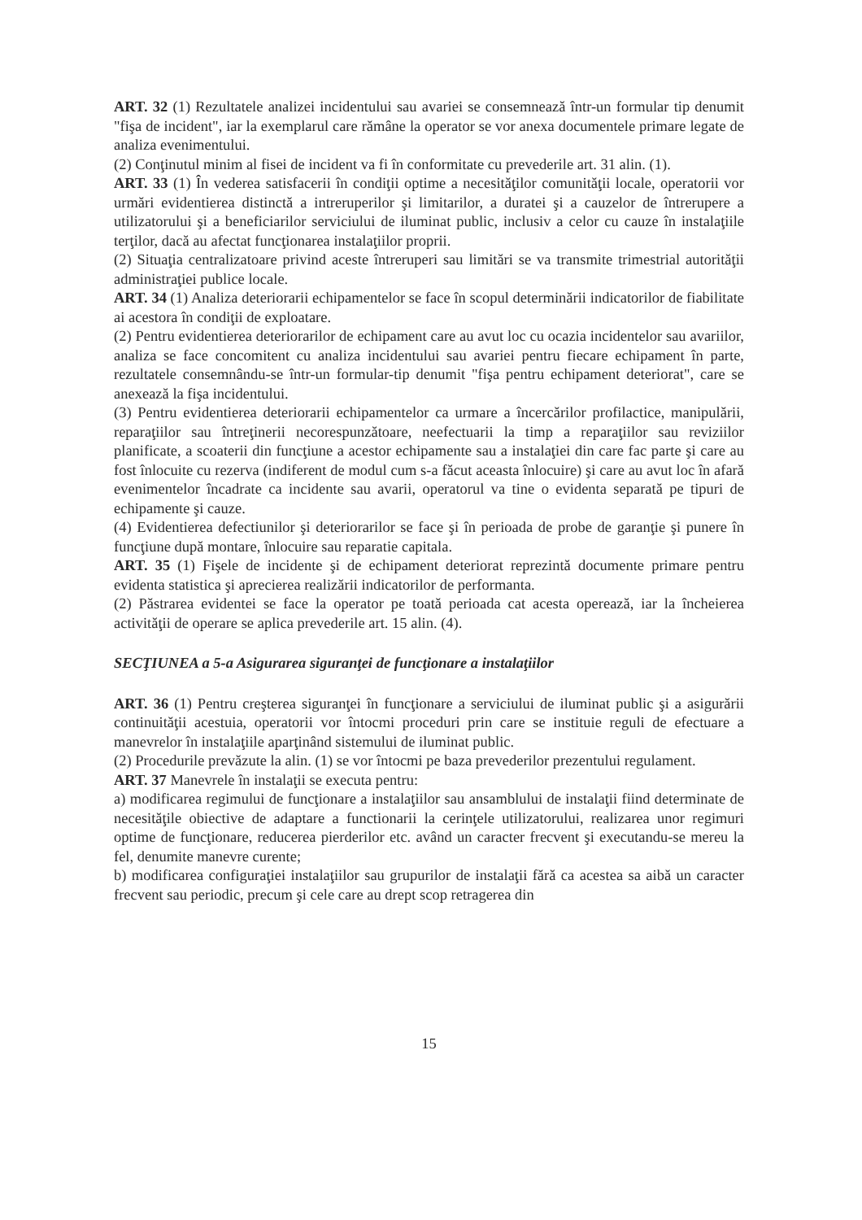ART. 32 (1) Rezultatele analizei incidentului sau avariei se consemnează într-un formular tip denumit "fişa de incident", iar la exemplarul care rămâne la operator se vor anexa documentele primare legate de analiza evenimentului.
(2) Conţinutul minim al fisei de incident va fi în conformitate cu prevederile art. 31 alin. (1).
ART. 33 (1) În vederea satisfacerii în condiţii optime a necesităţilor comunităţii locale, operatorii vor urmări evidentierea distinctă a intreruperilor şi limitarilor, a duratei şi a cauzelor de întrerupere a utilizatorului şi a beneficiarilor serviciului de iluminat public, inclusiv a celor cu cauze în instalaţiile terţilor, dacă au afectat funcţionarea instalaţiilor proprii.
(2) Situaţia centralizatoare privind aceste întreruperi sau limitări se va transmite trimestrial autorităţii administraţiei publice locale.
ART. 34 (1) Analiza deteriorarii echipamentelor se face în scopul determinării indicatorilor de fiabilitate ai acestora în condiţii de exploatare.
(2) Pentru evidentierea deteriorarilor de echipament care au avut loc cu ocazia incidentelor sau avariilor, analiza se face concomitent cu analiza incidentului sau avariei pentru fiecare echipament în parte, rezultatele consemnându-se într-un formular-tip denumit "fişa pentru echipament deteriorat", care se anexează la fişa incidentului.
(3) Pentru evidentierea deteriorarii echipamentelor ca urmare a încercărilor profilactice, manipulării, reparaţiilor sau întreţinerii necorespunzătoare, neefectuarii la timp a reparaţiilor sau reviziilor planificate, a scoaterii din funcţiune a acestor echipamente sau a instalaţiei din care fac parte şi care au fost înlocuite cu rezerva (indiferent de modul cum s-a făcut aceasta înlocuire) şi care au avut loc în afară evenimentelor încadrate ca incidente sau avarii, operatorul va tine o evidenta separată pe tipuri de echipamente şi cauze.
(4) Evidentierea defectiunilor şi deteriorarilor se face şi în perioada de probe de garanţie şi punere în funcţiune după montare, înlocuire sau reparatie capitala.
ART. 35 (1) Fişele de incidente şi de echipament deteriorat reprezintă documente primare pentru evidenta statistica şi aprecierea realizării indicatorilor de performanta.
(2) Păstrarea evidentei se face la operator pe toată perioada cat acesta operează, iar la încheierea activităţii de operare se aplica prevederile art. 15 alin. (4).
SECŢIUNEA a 5-a Asigurarea siguranţei de funcţionare a instalaţiilor
ART. 36 (1) Pentru creşterea siguranţei în funcţionare a serviciului de iluminat public şi a asigurării continuităţii acestuia, operatorii vor întocmi proceduri prin care se instituie reguli de efectuare a manevrelor în instalaţiile aparţinând sistemului de iluminat public.
(2) Procedurile prevăzute la alin. (1) se vor întocmi pe baza prevederilor prezentului regulament.
ART. 37 Manevrele în instalaţii se executa pentru:
a) modificarea regimului de funcţionare a instalaţiilor sau ansamblului de instalaţii fiind determinate de necesităţile obiective de adaptare a functionarii la cerinţele utilizatorului, realizarea unor regimuri optime de funcţionare, reducerea pierderilor etc. având un caracter frecvent şi executandu-se mereu la fel, denumite manevre curente;
b) modificarea configuraţiei instalaţiilor sau grupurilor de instalaţii fără ca acestea sa aibă un caracter frecvent sau periodic, precum şi cele care au drept scop retragerea din
15